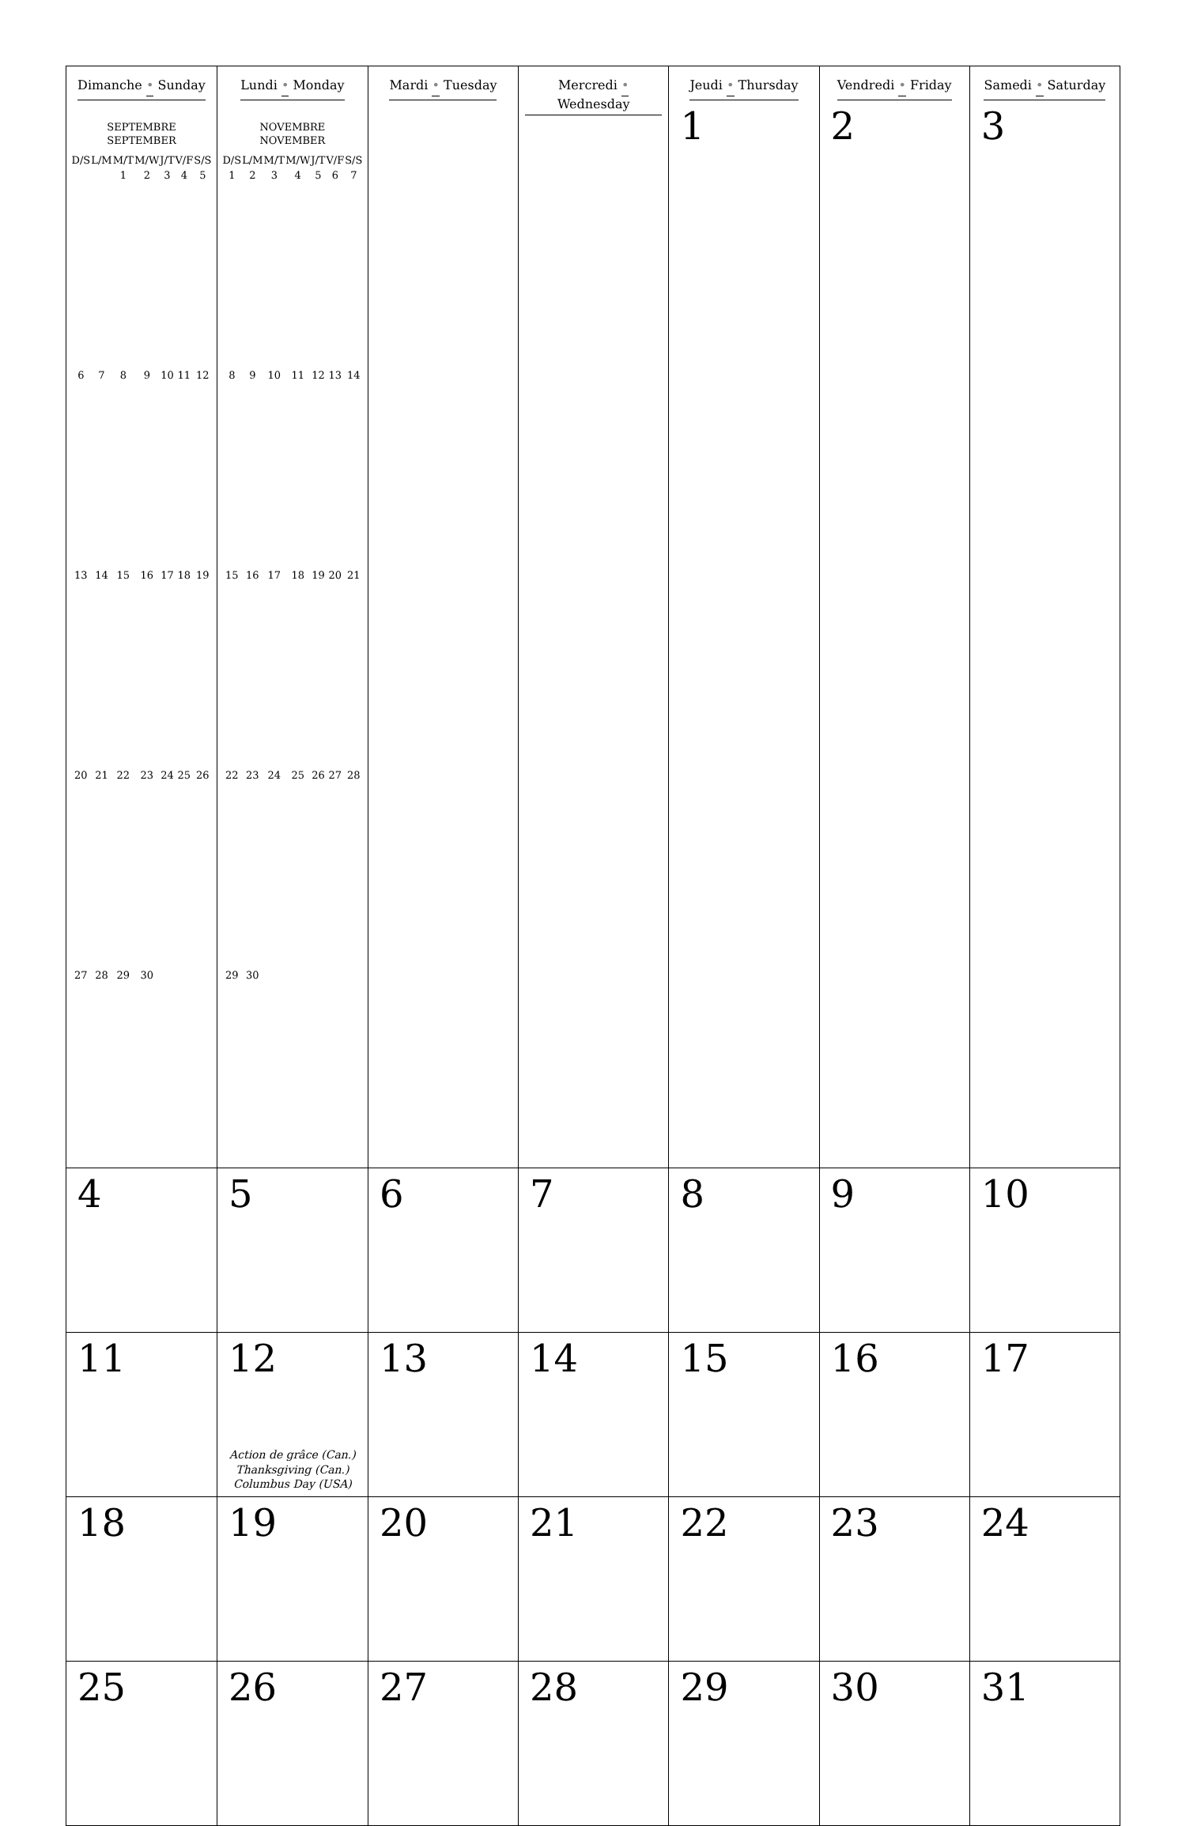| Dimanche • Sunday SEPTEMBRE SEPTEMBER / D/S / L/M / M/T / M/W / J/T / V/F / S/S / / --- / --- / --- / --- / --- / --- / --- / / / / 1 / 2 / 3 / 4 / 5 / / 6 / 7 / 8 / 9 / 10 / 11 / 12 / / 13 / 14 / 15 / 16 / 17 / 18 / 19 / / 20 / 21 / 22 / 23 / 24 / 25 / 26 / / 27 / 28 / 29 / 30 / / / / | Lundi • Monday NOVEMBRE NOVEMBER / D/S / L/M / M/T / M/W / J/T / V/F / S/S / / --- / --- / --- / --- / --- / --- / --- / / 1 / 2 / 3 / 4 / 5 / 6 / 7 / / 8 / 9 / 10 / 11 / 12 / 13 / 14 / / 15 / 16 / 17 / 18 / 19 / 20 / 21 / / 22 / 23 / 24 / 25 / 26 / 27 / 28 / / 29 / 30 / / / / / / | Mardi • Tuesday | Mercredi • Wednesday | Jeudi • Thursday 1 | Vendredi • Friday 2 | Samedi • Saturday 3 |
| 4 | 5 | 6 | 7 | 8 | 9 | 10 |
| 11 | 12 Action de grâce (Can.) Thanksgiving (Can.) Columbus Day (USA) | 13 | 14 | 15 | 16 | 17 |
| 18 | 19 | 20 | 21 | 22 | 23 | 24 |
| 25 | 26 | 27 | 28 | 29 | 30 | 31 |